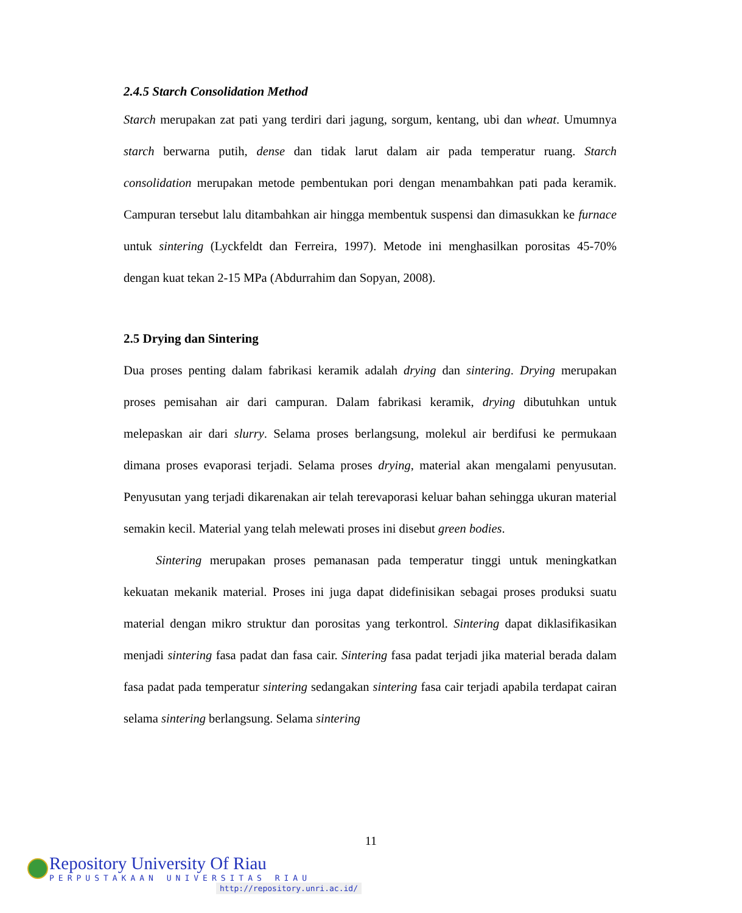2.4.5 Starch Consolidation Method
Starch merupakan zat pati yang terdiri dari jagung, sorgum, kentang, ubi dan wheat. Umumnya starch berwarna putih, dense dan tidak larut dalam air pada temperatur ruang. Starch consolidation merupakan metode pembentukan pori dengan menambahkan pati pada keramik. Campuran tersebut lalu ditambahkan air hingga membentuk suspensi dan dimasukkan ke furnace untuk sintering (Lyckfeldt dan Ferreira, 1997). Metode ini menghasilkan porositas 45-70% dengan kuat tekan 2-15 MPa (Abdurrahim dan Sopyan, 2008).
2.5 Drying dan Sintering
Dua proses penting dalam fabrikasi keramik adalah drying dan sintering. Drying merupakan proses pemisahan air dari campuran. Dalam fabrikasi keramik, drying dibutuhkan untuk melepaskan air dari slurry. Selama proses berlangsung, molekul air berdifusi ke permukaan dimana proses evaporasi terjadi. Selama proses drying, material akan mengalami penyusutan. Penyusutan yang terjadi dikarenakan air telah terevaporasi keluar bahan sehingga ukuran material semakin kecil. Material yang telah melewati proses ini disebut green bodies.
Sintering merupakan proses pemanasan pada temperatur tinggi untuk meningkatkan kekuatan mekanik material. Proses ini juga dapat didefinisikan sebagai proses produksi suatu material dengan mikro struktur dan porositas yang terkontrol. Sintering dapat diklasifikasikan menjadi sintering fasa padat dan fasa cair. Sintering fasa padat terjadi jika material berada dalam fasa padat pada temperatur sintering sedangakan sintering fasa cair terjadi apabila terdapat cairan selama sintering berlangsung. Selama sintering
11
Repository University Of Riau
PERPUSTAKAAN UNIVERSITAS RIAU
http://repository.unri.ac.id/